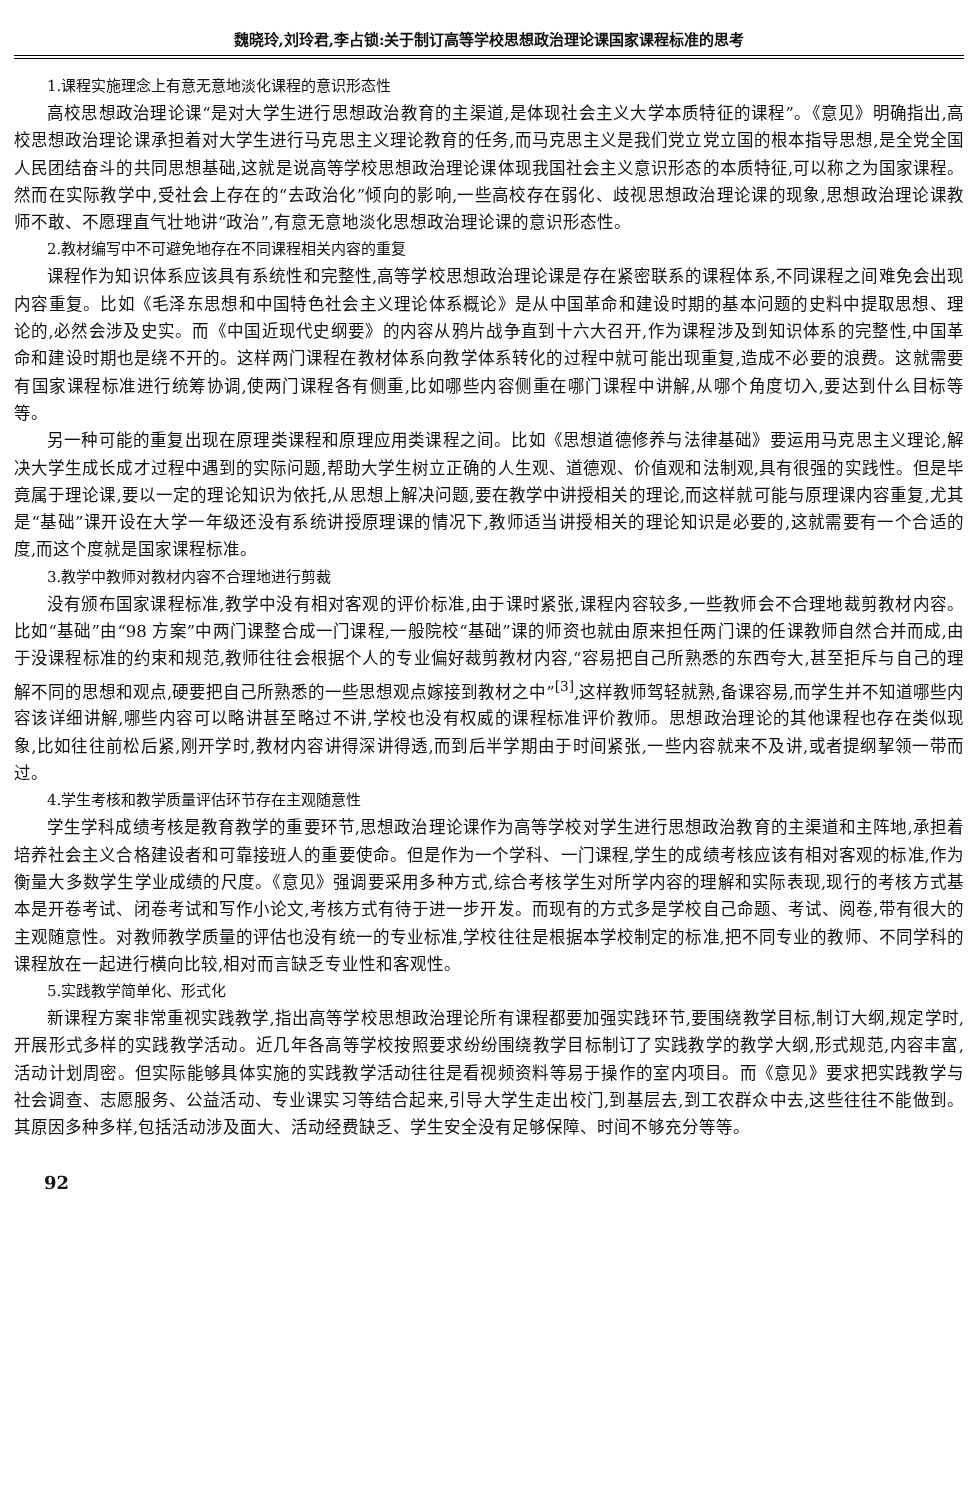魏晓玲,刘玲君,李占锁:关于制订高等学校思想政治理论课国家课程标准的思考
1.课程实施理念上有意无意地淡化课程的意识形态性
高校思想政治理论课“是对大学生进行思想政治教育的主渠道,是体现社会主义大学本质特征的课程”。《意见》明确指出,高校思想政治理论课承担着对大学生进行马克思主义理论教育的任务,而马克思主义是我们党立党立国的根本指导思想,是全党全国人民团结奋斗的共同思想基础,这就是说高等学校思想政治理论课体现我国社会主义意识形态的本质特征,可以称之为国家课程。然而在实际教学中,受社会上存在的“去政治化”倾向的影响,一些高校存在弱化、歧视思想政治理论课的现象,思想政治理论课教师不敢、不愿理直气壮地讲“政治”,有意无意地淡化思想政治理论课的意识形态性。
2.教材编写中不可避免地存在不同课程相关内容的重复
课程作为知识体系应该具有系统性和完整性,高等学校思想政治理论课是存在紧密联系的课程体系,不同课程之间难免会出现内容重复。比如《毛泽东思想和中国特色社会主义理论体系概论》是从中国革命和建设时期的基本问题的史料中提取思想、理论的,必然会涉及史实。而《中国近现代史纲要》的内容从鸦片战争直到十六大召开,作为课程涉及到知识体系的完整性,中国革命和建设时期也是绕不开的。这样两门课程在教材体系向教学体系转化的过程中就可能出现重复,造成不必要的浪费。这就需要有国家课程标准进行统筹协调,使两门课程各有侧重,比如哪些内容侧重在哪门课程中讲解,从哪个角度切入,要达到什么目标等等。
另一种可能的重复出现在原理类课程和原理应用类课程之间。比如《思想道德修养与法律基础》要运用马克思主义理论,解决大学生成长成才过程中遇到的实际问题,帮助大学生树立正确的人生观、道德观、价值观和法制观,具有很强的实践性。但是毕竟属于理论课,要以一定的理论知识为依托,从思想上解决问题,要在教学中讲授相关的理论,而这样就可能与原理课内容重复,尤其是“基础”课开设在大学一年级还没有系统讲授原理课的情况下,教师适当讲授相关的理论知识是必要的,这就需要有一个合适的度,而这个度就是国家课程标准。
3.教学中教师对教材内容不合理地进行剪裁
没有颁布国家课程标准,教学中没有相对客观的评价标准,由于课时紧张,课程内容较多,一些教师会不合理地裁剪教材内容。比如“基础”由“98 方案”中两门课整合成一门课程,一般院校“基础”课的师资也就由原来担任两门课的任课教师自然合并而成,由于没课程标准的约束和规范,教师往往会根据个人的专业偏好裁剪教材内容,“容易把自己所熟悉的东西夸大,甚至拒斥与自己的理解不同的思想和观点,硬要把自己所熟悉的一些思想观点嫁接到教材之中”<sup>[3]</sup>,这样教师驾轻就熟,备课容易,而学生并不知道哪些内容该详细讲解,哪些内容可以略讲甚至略过不讲,学校也没有权威的课程标准评价教师。思想政治理论的其他课程也存在类似现象,比如往往前松后紧,刚开学时,教材内容讲得深讲得透,而到后半学期由于时间紧张,一些内容就来不及讲,或者提纲挈领一带而过。
4.学生考核和教学质量评估环节存在主观随意性
学生学科成绩考核是教育教学的重要环节,思想政治理论课作为高等学校对学生进行思想政治教育的主渠道和主阵地,承担着培养社会主义合格建设者和可靠接班人的重要使命。但是作为一个学科、一门课程,学生的成绩考核应该有相对客观的标准,作为衡量大多数学生学业成绩的尺度。《意见》强调要采用多种方式,综合考核学生对所学内容的理解和实际表现,现行的考核方式基本是开卷考试、闭卷考试和写作小论文,考核方式有待于进一步开发。而现有的方式多是学校自己命题、考试、阅卷,带有很大的主观随意性。对教师教学质量的评估也没有统一的专业标准,学校往往是根据本学校制定的标准,把不同专业的教师、不同学科的课程放在一起进行横向比较,相对而言缺乏专业性和客观性。
5.实践教学简单化、形式化
新课程方案非常重视实践教学,指出高等学校思想政治理论所有课程都要加强实践环节,要围绕教学目标,制订大纲,规定学时,开展形式多样的实践教学活动。近几年各高等学校按照要求纷纷围绕教学目标制订了实践教学的教学大纲,形式规范,内容丰富,活动计划周密。但实际能够具体实施的实践教学活动往往是看视频资料等易于操作的室内项目。而《意见》要求把实践教学与社会调查、志愿服务、公益活动、专业课实习等结合起来,引导大学生走出校门,到基层去,到工农群众中去,这些往往不能做到。其原因多种多样,包括活动涉及面大、活动经费缺乏、学生安全没有足够保障、时间不够充分等等。
92